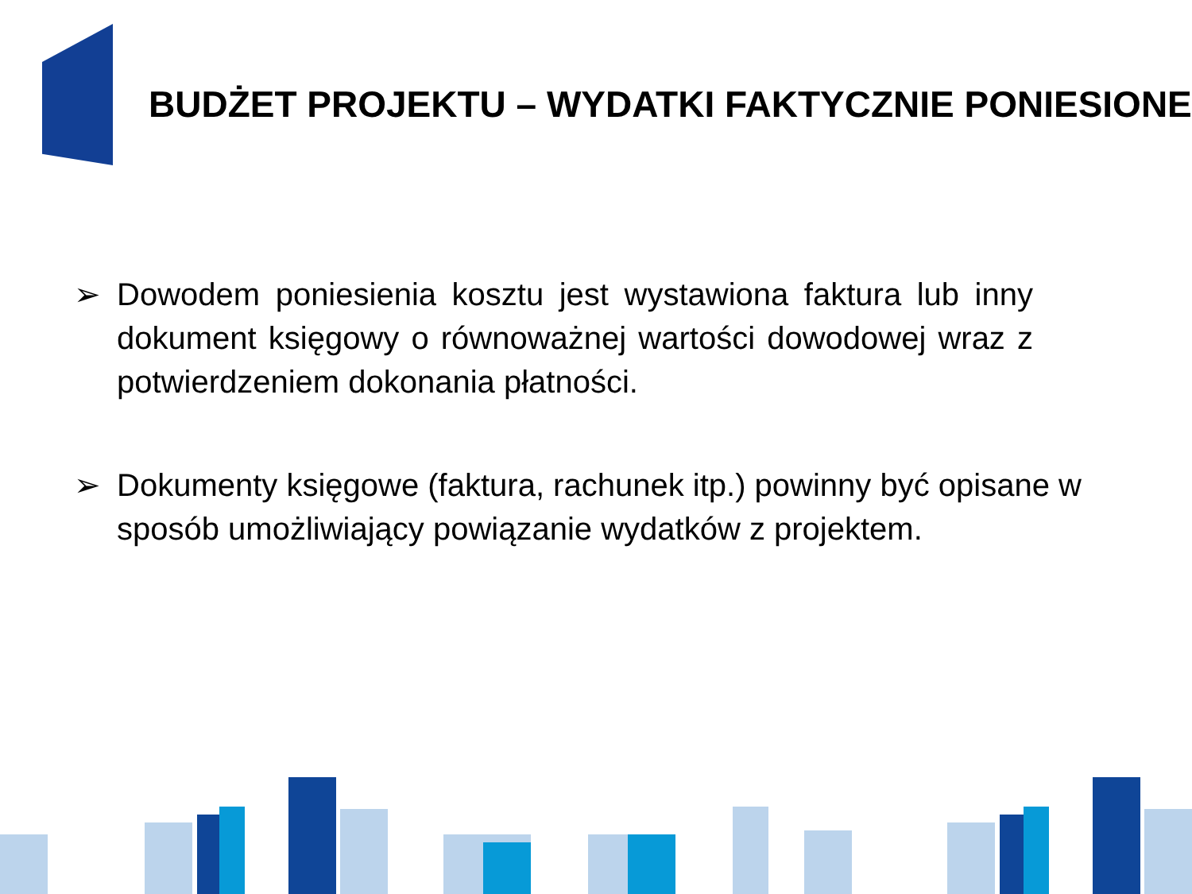BUDŻET PROJEKTU – WYDATKI FAKTYCZNIE PONIESIONE
➢ Dowodem poniesienia kosztu jest wystawiona faktura lub inny dokument księgowy o równoważnej wartości dowodowej wraz z potwierdzeniem dokonania płatności.
➢ Dokumenty księgowe (faktura, rachunek itp.) powinny być opisane w sposób umożliwiający powiązanie wydatków z projektem.